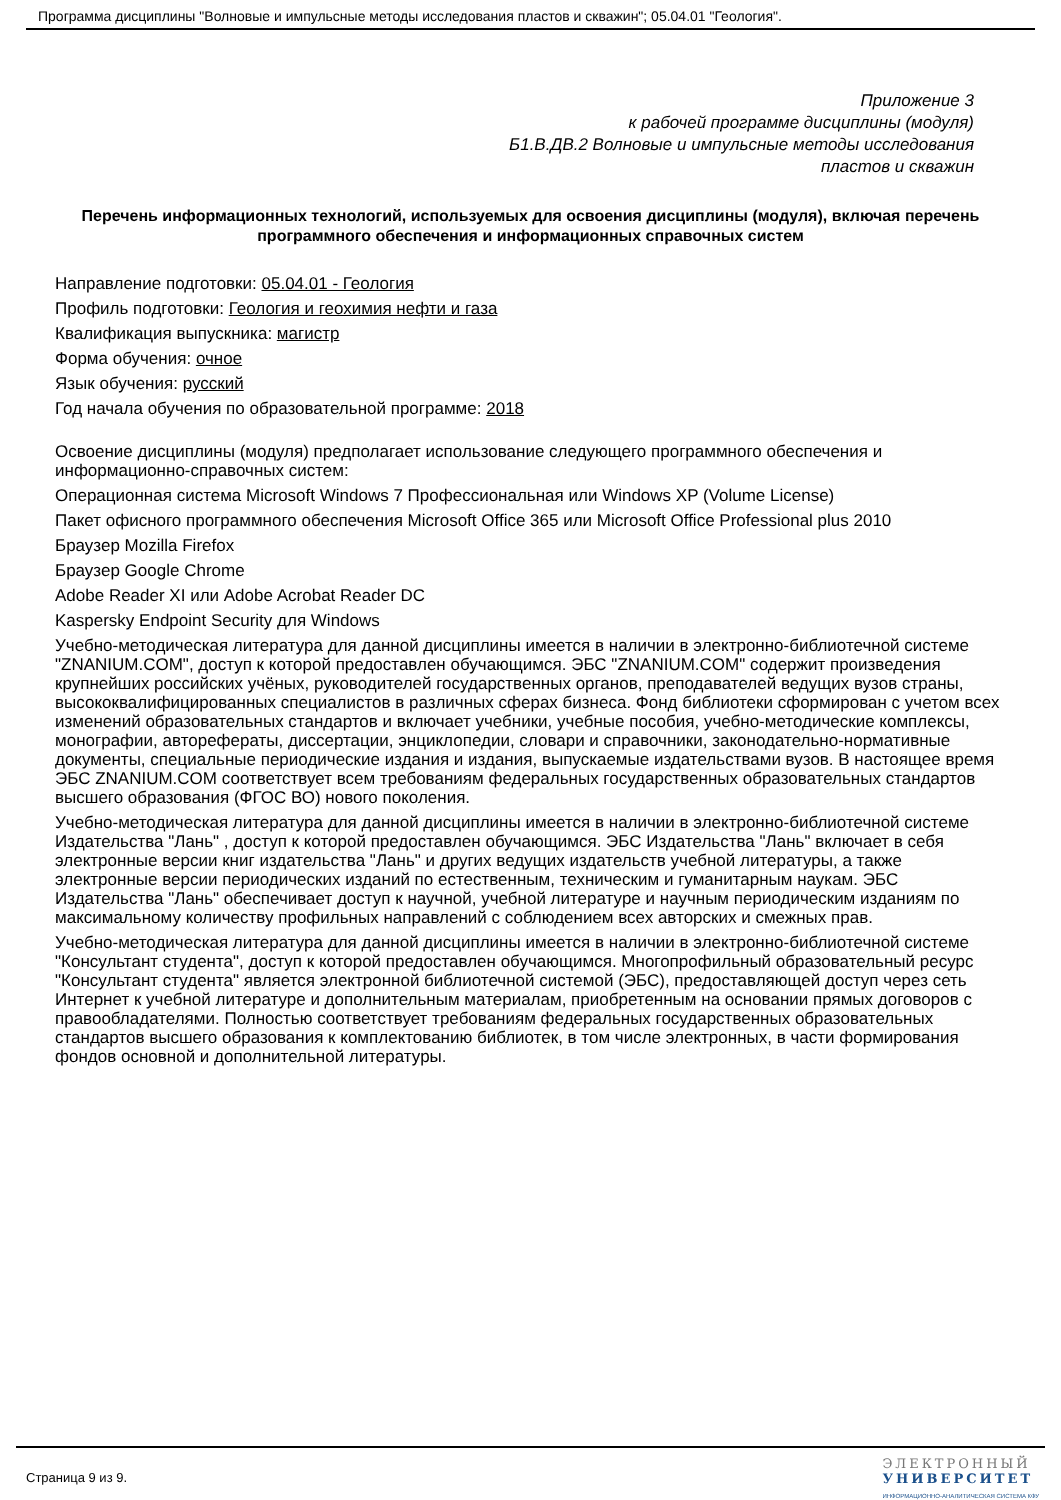Программа дисциплины "Волновые и импульсные методы исследования пластов и скважин"; 05.04.01 "Геология".
Приложение 3
к рабочей программе дисциплины (модуля)
Б1.В.ДВ.2 Волновые и импульсные методы исследования
пластов и скважин
Перечень информационных технологий, используемых для освоения дисциплины (модуля), включая перечень программного обеспечения и информационных справочных систем
Направление подготовки: 05.04.01 - Геология
Профиль подготовки: Геология и геохимия нефти и газа
Квалификация выпускника: магистр
Форма обучения: очное
Язык обучения: русский
Год начала обучения по образовательной программе: 2018
Освоение дисциплины (модуля) предполагает использование следующего программного обеспечения и информационно-справочных систем:
Операционная система Microsoft Windows 7 Профессиональная или Windows XP (Volume License)
Пакет офисного программного обеспечения Microsoft Office 365 или Microsoft Office Professional plus 2010
Браузер Mozilla Firefox
Браузер Google Chrome
Adobe Reader XI или Adobe Acrobat Reader DC
Kaspersky Endpoint Security для Windows
Учебно-методическая литература для данной дисциплины имеется в наличии в электронно-библиотечной системе "ZNANIUM.COM", доступ к которой предоставлен обучающимся. ЭБС "ZNANIUM.COM" содержит произведения крупнейших российских учёных, руководителей государственных органов, преподавателей ведущих вузов страны, высококвалифицированных специалистов в различных сферах бизнеса. Фонд библиотеки сформирован с учетом всех изменений образовательных стандартов и включает учебники, учебные пособия, учебно-методические комплексы, монографии, авторефераты, диссертации, энциклопедии, словари и справочники, законодательно-нормативные документы, специальные периодические издания и издания, выпускаемые издательствами вузов. В настоящее время ЭБС ZNANIUM.COM соответствует всем требованиям федеральных государственных образовательных стандартов высшего образования (ФГОС ВО) нового поколения.
Учебно-методическая литература для данной дисциплины имеется в наличии в электронно-библиотечной системе Издательства "Лань" , доступ к которой предоставлен обучающимся. ЭБС Издательства "Лань" включает в себя электронные версии книг издательства "Лань" и других ведущих издательств учебной литературы, а также электронные версии периодических изданий по естественным, техническим и гуманитарным наукам. ЭБС Издательства "Лань" обеспечивает доступ к научной, учебной литературе и научным периодическим изданиям по максимальному количеству профильных направлений с соблюдением всех авторских и смежных прав.
Учебно-методическая литература для данной дисциплины имеется в наличии в электронно-библиотечной системе "Консультант студента", доступ к которой предоставлен обучающимся. Многопрофильный образовательный ресурс "Консультант студента" является электронной библиотечной системой (ЭБС), предоставляющей доступ через сеть Интернет к учебной литературе и дополнительным материалам, приобретенным на основании прямых договоров с правообладателями. Полностью соответствует требованиям федеральных государственных образовательных стандартов высшего образования к комплектованию библиотек, в том числе электронных, в части формирования фондов основной и дополнительной литературы.
Страница 9 из 9.
ЭЛЕКТРОННЫЙ
УНИВЕРСИТЕТ
ИНФОРМАЦИОННО-АНАЛИТИЧЕСКАЯ СИСТЕМА КФУ